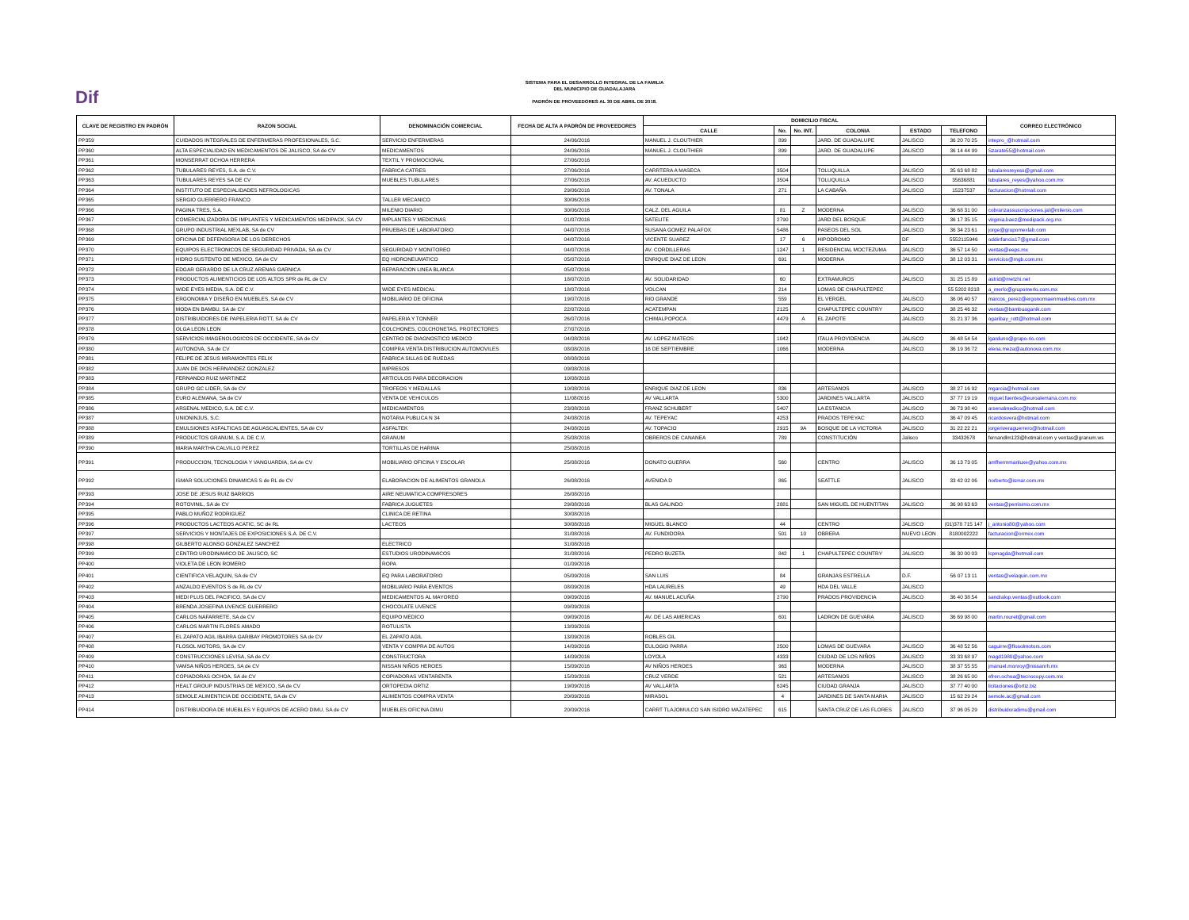Dif
SISTEMA PARA EL DESARROLLO INTEGRAL DE LA FAMILIA
DEL MUNICIPIO DE GUADALAJARA
PADRÓN DE PROVEEDORES AL 30 DE ABRIL DE 2018.
| CLAVE DE REGISTRO EN PADRÓN | RAZON SOCIAL | DENOMINACIÓN COMERCIAL | FECHA DE ALTA A PADRÓN DE PROVEEDORES | DOMICILIO FISCAL | | | | | | CORREO ELECTRÓNICO |
| --- | --- | --- | --- | --- | --- | --- | --- | --- | --- | --- |
| | | | | CALLE | No. | No. INT. | COLONIA | ESTADO | TELEFONO | |
| PP359 | CUIDADOS INTEGRALES DE ENFERMERAS PROFESIONALES, S.C. | SERVICIO ENFERMERAS | 24/06/2016 | MANUEL J. CLOUTHIER | 899 | | JARD. DE GUADALUPE | JALISCO | 36 20 70 25 | intepro_@hotmail.com |
| PP360 | ALTA ESPECIALIDAD EN MEDICAMENTOS DE JALISCO, SA de CV | MEDICAMENTOS | 24/06/2016 | MANUEL J. CLOUTHIER | 899 | | JARD. DE GUADALUPE | JALISCO | 36 14 44 99 | Szarate55@hotmail.com |
| PP361 | MONSERRAT OCHOA HERRERA | TEXTIL Y PROMOCIONAL | 27/06/2016 | | | | | | | |
| PP362 | TUBULARES REYES, S.A. de C.V. | FABRICA CATRES | 27/06/2016 | CARRTERA A MASECA | 3504 | | TOLUQUILLA | JALISCO | 35 63 68 82 | tubularesreyess@gmail.com |
| PP363 | TUBULARES REYES SA DE CV | MUEBLES TUBULARES | 27/06/2016 | AV. ACUEDUCTO | 3504 | | TOLUQUILLA | JALISCO | 35636881 | tubulares_reyes@yahoo.com.mx |
| PP364 | INSTITUTO DE ESPECIALIDADES NEFROLOGICAS | | 29/06/2016 | AV. TONALA | 271 | | LA CABAÑA | JALISCO | 15237537 | facturacion@hotmail.com |
| PP365 | SERGIO GUERRERO FRANCO | TALLER MECANICO | 30/06/2016 | | | | | | | |
| PP366 | PAGINA TRES, S.A. | MILENIO DIARIO | 30/06/2016 | CALZ. DEL AGUILA | 81 | Z | MODERNA | JALISCO | 36 68 31 00 | cobranzassuscripciones.jal@milenio.com |
| PP367 | COMERCIALIZADORA DE IMPLANTES Y MEDICAMENTOS MEDIPACK, SA CV | IMPLANTES Y MEDICINAS | 01/07/2016 | SATELITE | 2790 | | JARD DEL BOSQUE | JALISCO | 36 17 35 15 | virginia.baez@medipack.org.mx |
| PP368 | GRUPO INDUSTRIAL MEXLAB, SA de CV | PRUEBAS DE LABORATORIO | 04/07/2016 | SUSANA GOMEZ PALAFOX | 5486 | | PASEOS DEL SOL | JALISCO | 36 34 23 61 | jorge@grupomexlab.com |
| PP369 | OFICINA DE DEFENSORIA DE LOS DERECHOS | | 04/07/2016 | VICENTE SUAREZ | 17 | 6 | HIPODROMO | DF | 5552115946 | oddinfancia17@gmail.com |
| PP370 | EQUIPOS ELECTRONICOS DE SEGURIDAD PRIVADA, SA de CV | SEGURIDAD Y MONITOREO | 04/07/2016 | AV. CORDILLERAS | 1247 | 1 | RESIDENCIAL MOCTEZUMA | JALISCO | 36 57 14 50 | ventas@eeps.mx |
| PP371 | HIDRO SUSTENTO DE MEXICO, SA de CV | EQ HIDRONEUMATICO | 05/07/2016 | ENRIQUE DIAZ DE LEON | 691 | | MODERNA | JALISCO | 38 12 03 31 | servicios@mgb.com.mx |
| PP372 | EDGAR GERARDO DE LA CRUZ ARENAS GARNICA | REPARACION LINEA BLANCA | 05/07/2016 | | | | | | | |
| PP373 | PRODUCTOS ALIMENTICIOS DE LOS ALTOS SPR de RL de CV | | 18/07/2016 | AV. SOLIDARIDAD | 60 | | EXTRAMUROS | JALISCO | 31 25 15 89 | astrid@metzhi.net |
| PP374 | WIDE EYES MEDIA, S.A. DE C.V. | WIDE EYES MEDICAL | 18/07/2016 | VOLCAN | 214 | | LOMAS DE CHAPULTEPEC | | 55 5202 8218 | a_merlo@grupomerlo.com.mx |
| PP375 | ERGONOMIA Y DISEÑO EN MUEBLES, SA de CV | MOBILIARIO DE OFICINA | 19/07/2016 | RIO GRANDE | 559 | | EL VERGEL | JALISCO | 36 06 40 57 | marcos_perez@ergonomiaenmuebles.com.mx |
| PP376 | MODA EN BAMBU, SA de CV | | 22/07/2016 | ACATEMPAN | 2125 | | CHAPULTEPEC COUNTRY | JALISCO | 38 25 46 32 | ventas@bambuaganik.com |
| PP377 | DISTRIBUIDORES DE PAPELERIA ROTT, SA de CV | PAPELERIA Y TONNER | 26/07/2016 | CHIMALPOPOCA | 4479 | A | EL ZAPOTE | JALISCO | 31 21 37 36 | ogaribay_rott@hotmail.com |
| PP378 | OLGA LEON LEON | COLCHONES, COLCHONETAS, PROTECTORES | 27/07/2016 | | | | | | | |
| PP379 | SERVICIOS IMAGENOLOGICOS DE OCCIDENTE, SA de CV | CENTRO DE DIAGNOSTICO MEDICO | 04/08/2016 | AV. LOPEZ MATEOS | 1042 | | ITALIA PROVIDENCIA | JALISCO | 36 48 54 54 | lgarduno@grupo-rio.com |
| PP380 | AUTONOVA, SA de CV | COMPRA VENTA DISTRIBUCION AUTOMOVILES | 08/08/2016 | 16 DE SEPTIEMBRE | 1066 | | MODERNA | JALISCO | 36 19 36 72 | elena.meza@autonova.com.mx |
| PP381 | FELIPE DE JESUS MIRAMONTES FELIX | FABRICA SILLAS DE RUEDAS | 08/08/2016 | | | | | | | |
| PP382 | JUAN DE DIOS HERNANDEZ GONZALEZ | IMPRESOS | 09/08/2016 | | | | | | | |
| PP383 | FERNANDO RUIZ MARTINEZ | ARTICULOS PARA DECORACION | 10/08/2016 | | | | | | | |
| PP384 | GRUPO GC LIDER, SA de CV | TROFEOS Y MEDALLAS | 10/08/2016 | ENRIQUE DIAZ DE LEON | 836 | | ARTESANOS | JALISCO | 38 27 16 92 | mgarcia@hotmail.com |
| PP385 | EURO ALEMANA, SA de CV | VENTA DE VEHICULOS | 11/08/2016 | AV VALLARTA | 5300 | | JARDINES VALLARTA | JALISCO | 37 77 19 19 | miguel.fuentes@euroalemana.com.mx |
| PP386 | ARSENAL MEDICO, S.A. DE C.V. | MEDICAMENTOS | 23/08/2016 | FRANZ SCHUBERT | 5407 | | LA ESTANCIA | JALISCO | 36 73 98 40 | arsenalmedico@hotmail.com |
| PP387 | UNIONINJUS, S.C. | NOTARIA PUBLICA N 34 | 24/08/2016 | AV. TEPEYAC | 4253 | | PRADOS TEPEYAC | JALISCO | 36 47 09 45 | ricardosvera@hotmail.com |
| PP388 | EMULSIONES ASFALTICAS DE AGUASCALIENTES, SA de CV | ASFALTEK | 24/08/2016 | AV. TOPACIO | 2915 | 9A | BOSQUE DE LA VICTORIA | JALISCO | 31 22 22 21 | jorgeriveraguerrero@hotmail.com |
| PP389 | PRODUCTOS GRANUM, S.A. DE C.V. | GRANUM | 25/08/2016 | OBREROS DE CANANEA | 789 | | CONSTITUCIÓN | Jalisco | 33432678 | fernandlm123@hotmail.com y ventas@granum.ws |
| PP390 | MARIA MARTHA CALVILLO PEREZ | TORTILLAS DE HARINA | 25/08/2016 | | | | | | | |
| PP391 | PRODUCCION, TECNOLOGIA Y VANGUARDIA, SA de CV | MOBILIARIO OFICINA Y ESCOLAR | 25/08/2016 | DONATO GUERRA | 560 | | CENTRO | JALISCO | 36 13 73 05 | amfhermmanluxe@yahoo.com.mx |
| PP392 | ISMAR SOLUCIONES DINAMICAS S de RL de CV | ELABORACION DE ALIMENTOS GRANOLA | 26/08/2016 | AVENIDA D | 865 | | SEATTLE | JALISCO | 33 42 02 06 | norberto@ismar.com.mx |
| PP393 | JOSE DE JESUS RUIZ BARRIOS | AIRE NEUMATICA COMPRESORES | 26/08/2016 | | | | | | | |
| PP394 | ROTOVINIL, SA de CV | FABRICA JUGUETES | 29/08/2016 | BLAS GALINDO | 2881 | | SAN MIGUEL DE HUENTITAN | JALISCO | 36 98 63 63 | ventas@perrisimo.com.mx |
| PP395 | PABLO MUÑOZ RODRIGUEZ | CLINICA DE RETINA | 30/08/2016 | | | | | | | |
| PP396 | PRODUCTOS LACTEOS ACATIC, SC de RL | LACTEOS | 30/08/2016 | MIGUEL BLANCO | 44 | | CENTRO | JALISCO | (01)378 715 147 | j_antonio80@yahoo.com |
| PP397 | SERVICIOS Y MONTAJES DE EXPOSICIONES S.A. DE C.V. | | 31/08/2016 | AV. FUNDIDORA | 501 | 10 | OBRERA | NUEVO LEON | 8180002222 | facturacion@ormex.com |
| PP398 | GILBERTO ALONSO GONZALEZ SANCHEZ | ELECTRICO | 31/08/2016 | | | | | | | |
| PP399 | CENTRO URODINAMICO DE JALISCO, SC | ESTUDIOS URODINAMICOS | 31/08/2016 | PEDRO BUZETA | 842 | 1 | CHAPULTEPEC COUNTRY | JALISCO | 36 30 00 03 | lcpmagda@hotmail.com |
| PP400 | VIOLETA DE LEON ROMERO | ROPA | 01/09/2016 | | | | | | | |
| PP401 | CIENTIFICA VELAQUIN, SA de CV | EQ PARA LABORATORIO | 05/09/2016 | SAN LUIS | 84 | | GRANJAS ESTRELLA | D.F. | 56 07 13 11 | ventas@velaquin.com.mx |
| PP402 | ANZALDO EVENTOS S de RL de CV | MOBILIARIO PARA EVENTOS | 08/09/2016 | HDA LAURELES | 49 | | HDA DEL VALLE | JALISCO | | |
| PP403 | MEDI PLUS DEL PACIFICO, SA de CV | MEDICAMENTOS AL MAYOREO | 09/09/2016 | AV. MANUEL ACUÑA | 2790 | | PRADOS PROVIDENCIA | JALISCO | 36 40 38 54 | sandralop.ventas@outlook.com |
| PP404 | BRENDA JOSEFINA UVENCE GUERRERO | CHOCOLATE UVENCE | 09/09/2016 | | | | | | | |
| PP405 | CARLOS NAFARRETE, SA de CV | EQUIPO MEDICO | 09/09/2016 | AV. DE LAS AMERICAS | 601 | | LADRON DE GUEVARA | JALISCO | 36 69 98 00 | martin.rouret@gmail.com |
| PP406 | CARLOS MARTIN FLORES AMADO | ROTULISTA | 13/09/2016 | | | | | | | |
| PP407 | EL ZAPATO AGIL IBARRA GARIBAY PROMOTORES SA de CV | EL ZAPATO AGIL | 13/09/2016 | ROBLES GIL | | | | | | |
| PP408 | FLOSOL MOTORS, SA de CV | VENTA Y COMPRA DE AUTOS | 14/09/2016 | EULOGIO PARRA | 2500 | | LOMAS DE GUEVARA | JALISCO | 36 48 52 56 | caguirre@flosolmotors.com |
| PP409 | CONSTRUCCIONES LEVISA, SA de CV | CONSTRUCTORA | 14/09/2016 | LOYOLA | 4333 | | CIUDAD DE LOS NIÑOS | JALISCO | 33 33 68 97 | magd1980@yahoo.com |
| PP410 | VAMSA NIÑOS HEROES, SA de CV | NISSAN NIÑOS HEROES | 15/09/2016 | AV NIÑOS HEROES | 963 | | MODERNA | JALISCO | 38 37 55 55 | jmanuel.monroy@nissanrh.mx |
| PP411 | COPIADORAS OCHOA, SA de CV | COPIADORAS VENTARENTA | 15/09/2016 | CRUZ VERDE | 521 | | ARTESANOS | JALISCO | 38 26 65 00 | efren.ochoa@tecnocopy.com.mx |
| PP412 | HEALT GROUP INDUSTRIAS DE MEXICO, SA de CV | ORTOPEDIA ORTIZ | 19/09/2016 | AV VALLARTA | 6245 | | CIUDAD GRANJA | JALISCO | 37 77 40 00 | licitaciones@ortiz.biz |
| PP413 | SEMOLE ALIMENTICIA DE OCCIDENTE, SA de CV | ALIMENTOS COMPRA VENTA | 20/09/2016 | MIRASOL | 4 | | JARDINES DE SANTA MARIA | JALISCO | 15 62 29 24 | semole.ac@gmail.com |
| PP414 | DISTRIBUIDORA DE MUEBLES Y EQUIPOS DE ACERO DIMU, SA de CV | MUEBLES OFICINA DIMU | 20/09/2016 | CARRT TLAJOMULCO SAN ISIDRO MAZATEPEC | 615 | | SANTA CRUZ DE LAS FLORES | JALISCO | 37 96 05 29 | distribuidoradimu@gmail.com |